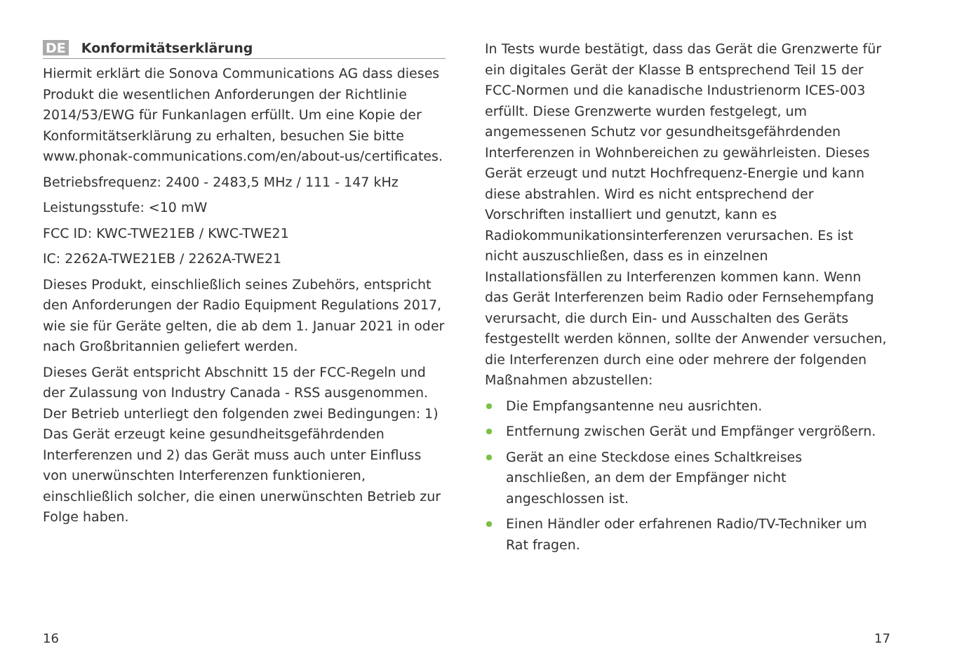DE Konformitätserklärung
Hiermit erklärt die Sonova Communications AG dass dieses Produkt die wesentlichen Anforderungen der Richtlinie 2014/53/EWG für Funkanlagen erfüllt. Um eine Kopie der Konformitätserklärung zu erhalten, besuchen Sie bitte www.phonak-communications.com/en/about-us/certificates.
Betriebsfrequenz: 2400 - 2483,5 MHz / 111 - 147 kHz
Leistungsstufe: <10 mW
FCC ID: KWC-TWE21EB / KWC-TWE21
IC: 2262A-TWE21EB / 2262A-TWE21
Dieses Produkt, einschließlich seines Zubehörs, entspricht den Anforderungen der Radio Equipment Regulations 2017, wie sie für Geräte gelten, die ab dem 1. Januar 2021 in oder nach Großbritannien geliefert werden.
Dieses Gerät entspricht Abschnitt 15 der FCC-Regeln und der Zulassung von Industry Canada - RSS ausgenommen. Der Betrieb unterliegt den folgenden zwei Bedingungen: 1) Das Gerät erzeugt keine gesundheitsgefährdenden Interferenzen und 2) das Gerät muss auch unter Einfluss von unerwünschten Interferenzen funktionieren, einschließlich solcher, die einen unerwünschten Betrieb zur Folge haben.
16
In Tests wurde bestätigt, dass das Gerät die Grenzwerte für ein digitales Gerät der Klasse B entsprechend Teil 15 der FCC-Normen und die kanadische Industrienorm ICES-003 erfüllt. Diese Grenzwerte wurden festgelegt, um angemessenen Schutz vor gesundheitsgefährdenden Interferenzen in Wohnbereichen zu gewährleisten. Dieses Gerät erzeugt und nutzt Hochfrequenz-Energie und kann diese abstrahlen. Wird es nicht entsprechend der Vorschriften installiert und genutzt, kann es Radiokommunikationsinterferenzen verursachen. Es ist nicht auszuschließen, dass es in einzelnen Installationsfällen zu Interferenzen kommen kann. Wenn das Gerät Interferenzen beim Radio oder Fernsehempfang verursacht, die durch Ein- und Ausschalten des Geräts festgestellt werden können, sollte der Anwender versuchen, die Interferenzen durch eine oder mehrere der folgenden Maßnahmen abzustellen:
Die Empfangsantenne neu ausrichten.
Entfernung zwischen Gerät und Empfänger vergrößern.
Gerät an eine Steckdose eines Schaltkreises anschließen, an dem der Empfänger nicht angeschlossen ist.
Einen Händler oder erfahrenen Radio/TV-Techniker um Rat fragen.
17